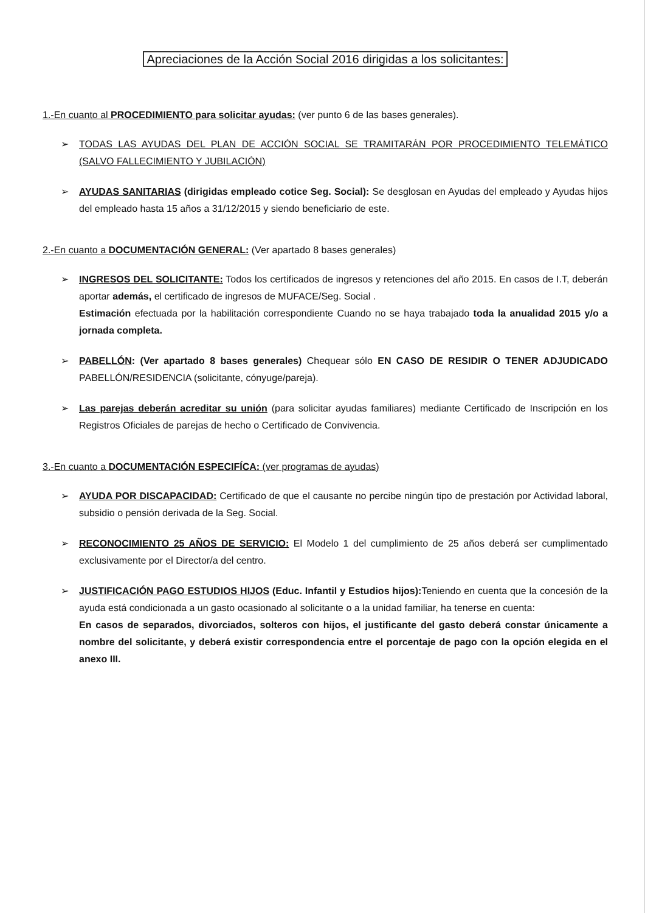Apreciaciones de la Acción Social 2016 dirigidas a los solicitantes:
1.-En cuanto al PROCEDIMIENTO para solicitar ayudas: (ver punto 6 de las bases generales).
➢ TODAS LAS AYUDAS DEL PLAN DE ACCIÓN SOCIAL SE TRAMITARÁN POR PROCEDIMIENTO TELEMÁTICO (SALVO FALLECIMIENTO Y JUBILACIÓN)
➢ AYUDAS SANITARIAS (dirigidas empleado cotice Seg. Social): Se desglosan en Ayudas del empleado y Ayudas hijos del empleado hasta 15 años a 31/12/2015 y siendo beneficiario de este.
2.-En cuanto a DOCUMENTACIÓN GENERAL: (Ver apartado 8 bases generales)
➢ INGRESOS DEL SOLICITANTE: Todos los certificados de ingresos y retenciones del año 2015. En casos de I.T, deberán aportar además, el certificado de ingresos de MUFACE/Seg. Social .
Estimación efectuada por la habilitación correspondiente Cuando no se haya trabajado toda la anualidad 2015 y/o a jornada completa.
➢ PABELLÓN: (Ver apartado 8 bases generales) Chequear sólo EN CASO DE RESIDIR O TENER ADJUDICADO PABELLÓN/RESIDENCIA (solicitante, cónyuge/pareja).
➢ Las parejas deberán acreditar su unión (para solicitar ayudas familiares) mediante Certificado de Inscripción en los Registros Oficiales de parejas de hecho o Certificado de Convivencia.
3.-En cuanto a DOCUMENTACIÓN ESPECIFÍCA: (ver programas de ayudas)
➢ AYUDA POR DISCAPACIDAD: Certificado de que el causante no percibe ningún tipo de prestación por Actividad laboral, subsidio o pensión derivada de la Seg. Social.
➢ RECONOCIMIENTO 25 AÑOS DE SERVICIO: El Modelo 1 del cumplimiento de 25 años deberá ser cumplimentado exclusivamente por el Director/a del centro.
➢ JUSTIFICACIÓN PAGO ESTUDIOS HIJOS (Educ. Infantil y Estudios hijos): Teniendo en cuenta que la concesión de la ayuda está condicionada a un gasto ocasionado al solicitante o a la unidad familiar, ha tenerse en cuenta:
En casos de separados, divorciados, solteros con hijos, el justificante del gasto deberá constar únicamente a nombre del solicitante, y deberá existir correspondencia entre el porcentaje de pago con la opción elegida en el anexo III.